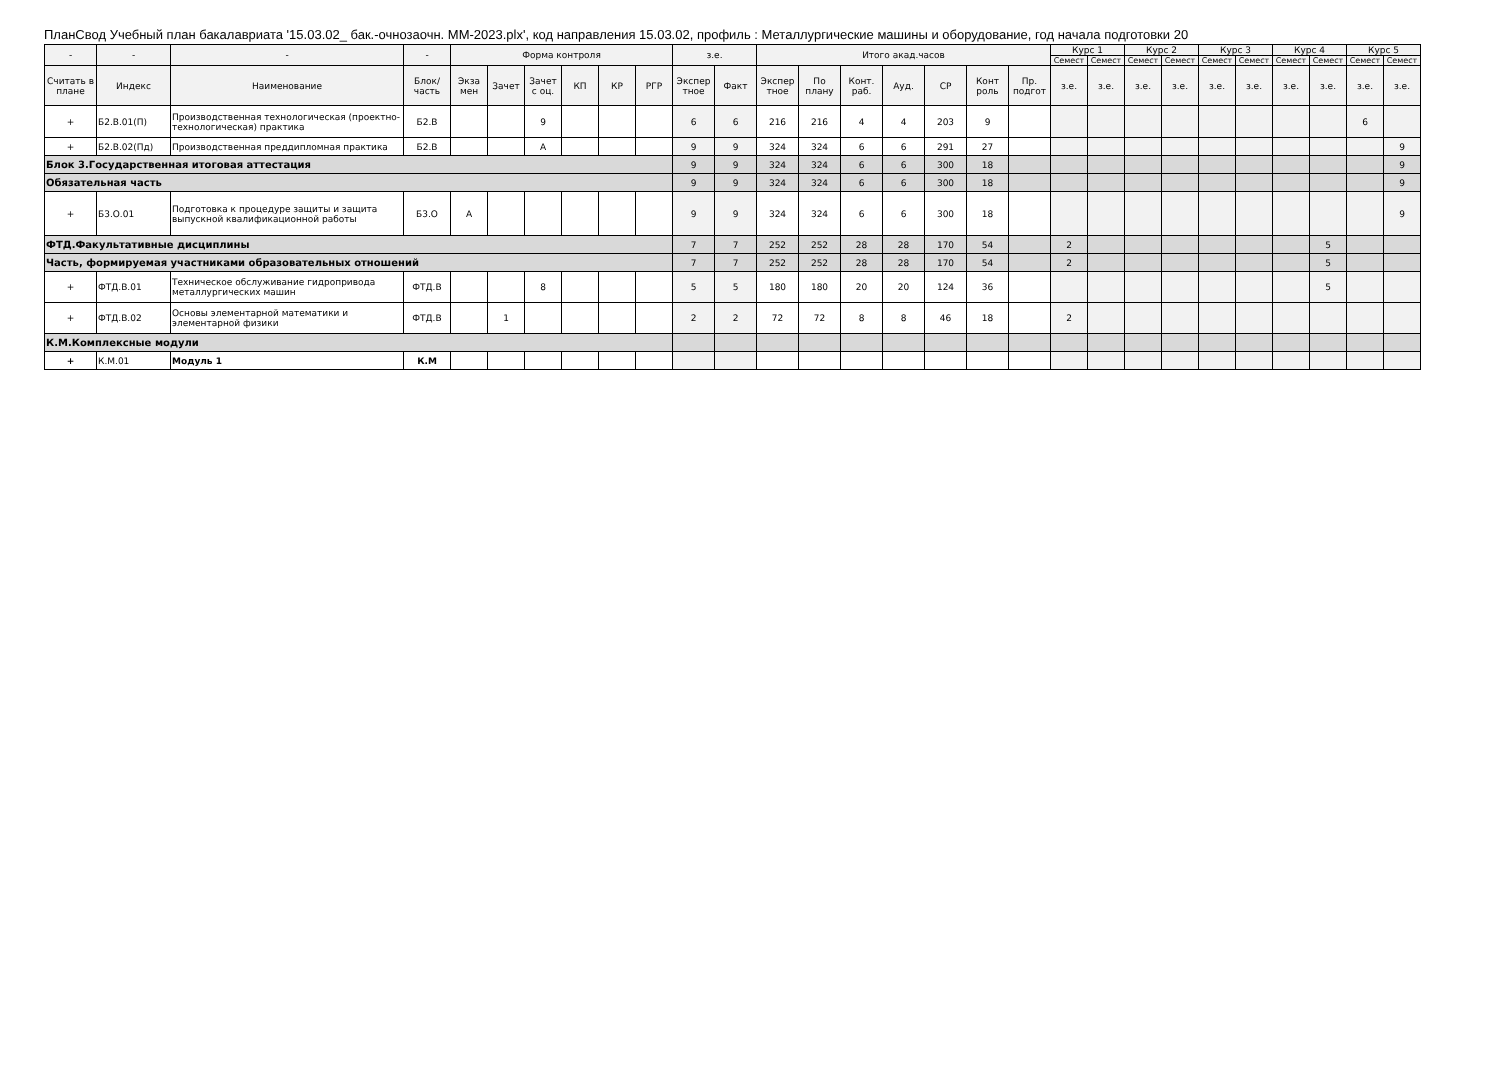ПланСвод Учебный план бакалавриата '15.03.02_ бак.-очнозаочн. ММ-2023.plx', код направления 15.03.02, профиль : Металлургические машины и оборудование, год начала подготовки 20
| - | - | - | - | Форма контроля | | | | | | з.е. | | Итого акад.часов | | | | | | | Курс 1 | | Курс 2 | | Курс 3 | | Курс 4 | | Курс 5 | |
| --- | --- | --- | --- | --- | --- | --- | --- | --- | --- | --- | --- | --- | --- | --- | --- | --- | --- | --- | --- | --- | --- | --- | --- | --- | --- | --- | --- | --- |
| | | | | | | | | | | | | | | | | | | | Семест | Семест | Семест | Семест | Семест | Семест | Семест | Семест | Семест | Семест |
| Считать в плане | Индекс | Наименование | Блок/ часть | Экза мен | Зачет | Зачет с оц. | КП | КР | РГР | Экспер тное | Факт | Экспер тное | По плану | Конт. раб. | Ауд. | СР | Конт роль | Пр. подгот | з.е. | з.е. | з.е. | з.е. | з.е. | з.е. | з.е. | з.е. | з.е. | з.е. |
| + | Б2.В.01(П) | Производственная технологическая (проектно-технологическая) практика | Б2.В | | | 9 | | | | 6 | 6 | 216 | 216 | 4 | 4 | 203 | 9 | | | | | | | | | | 6 | |
| + | Б2.В.02(Пд) | Производственная преддипломная практика | Б2.В | | | А | | | | 9 | 9 | 324 | 324 | 6 | 6 | 291 | 27 | | | | | | | | | | | 9 |
| Блок 3.Государственная итоговая аттестация | | | | | | | | | | 9 | 9 | 324 | 324 | 6 | 6 | 300 | 18 | | | | | | | | | | | 9 |
| Обязательная часть | | | | | | | | | | 9 | 9 | 324 | 324 | 6 | 6 | 300 | 18 | | | | | | | | | | | 9 |
| + | Б3.О.01 | Подготовка к процедуре защиты и защита выпускной квалификационной работы | Б3.О | А | | | | | | 9 | 9 | 324 | 324 | 6 | 6 | 300 | 18 | | | | | | | | | | | 9 |
| ФТД.Факультативные дисциплины | | | | | | | | | | 7 | 7 | 252 | 252 | 28 | 28 | 170 | 54 | | 2 | | | | | | | 5 | | |
| Часть, формируемая участниками образовательных отношений | | | | | | | | | | 7 | 7 | 252 | 252 | 28 | 28 | 170 | 54 | | 2 | | | | | | | 5 | | |
| + | ФТД.В.01 | Техническое обслуживание гидропривода металлургических машин | ФТД.В | | | 8 | | | | 5 | 5 | 180 | 180 | 20 | 20 | 124 | 36 | | | | | | | | | 5 | | |
| + | ФТД.В.02 | Основы элементарной математики и элементарной физики | ФТД.В | | 1 | | | | | 2 | 2 | 72 | 72 | 8 | 8 | 46 | 18 | | 2 | | | | | | | | | |
| К.М.Комплексные модули | | | | | | | | | | | | | | | | | | | | | | | | | | | | |
| + | К.М.01 | Модуль 1 | К.М | | | | | | | | | | | | | | | | | | | | | | | | | |